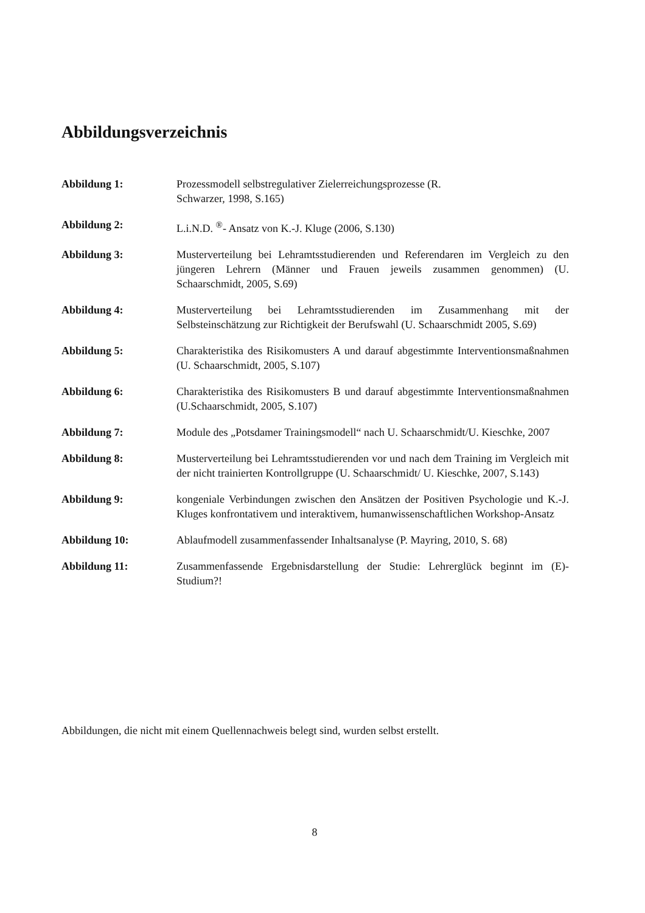Abbildungsverzeichnis
Abbildung 1: Prozessmodell selbstregulativer Zielerreichungsprozesse (R.
Schwarzer, 1998, S.165)
Abbildung 2: L.i.N.D. <sup>®</sup>- Ansatz von K.-J. Kluge (2006, S.130)
Abbildung 3: Musterverteilung bei Lehramtsstudierenden und Referendaren im Vergleich zu den jüngeren Lehrern (Männer und Frauen jeweils zusammen genommen) (U. Schaarschmidt, 2005, S.69)
Abbildung 4: Musterverteilung bei Lehramtsstudierenden im Zusammenhang mit der Selbsteinschätzung zur Richtigkeit der Berufswahl (U. Schaarschmidt 2005, S.69)
Abbildung 5: Charakteristika des Risikomusters A und darauf abgestimmte Interventionsmaßnahmen (U. Schaarschmidt, 2005, S.107)
Abbildung 6: Charakteristika des Risikomusters B und darauf abgestimmte Interventionsmaßnahmen (U.Schaarschmidt, 2005, S.107)
Abbildung 7: Module des „Potsdamer Trainingsmodell“ nach U. Schaarschmidt/U. Kieschke, 2007
Abbildung 8: Musterverteilung bei Lehramtsstudierenden vor und nach dem Training im Vergleich mit der nicht trainierten Kontrollgruppe (U. Schaarschmidt/ U. Kieschke, 2007, S.143)
Abbildung 9: kongeniale Verbindungen zwischen den Ansätzen der Positiven Psychologie und K.-J. Kluges konfrontativem und interaktivem, humanwissenschaftlichen Workshop-Ansatz
Abbildung 10: Ablaufmodell zusammenfassender Inhaltsanalyse (P. Mayring, 2010, S. 68)
Abbildung 11: Zusammenfassende Ergebnisdarstellung der Studie: Lehrerglück beginnt im (E)- Studium?!
Abbildungen, die nicht mit einem Quellennachweis belegt sind, wurden selbst erstellt.
8